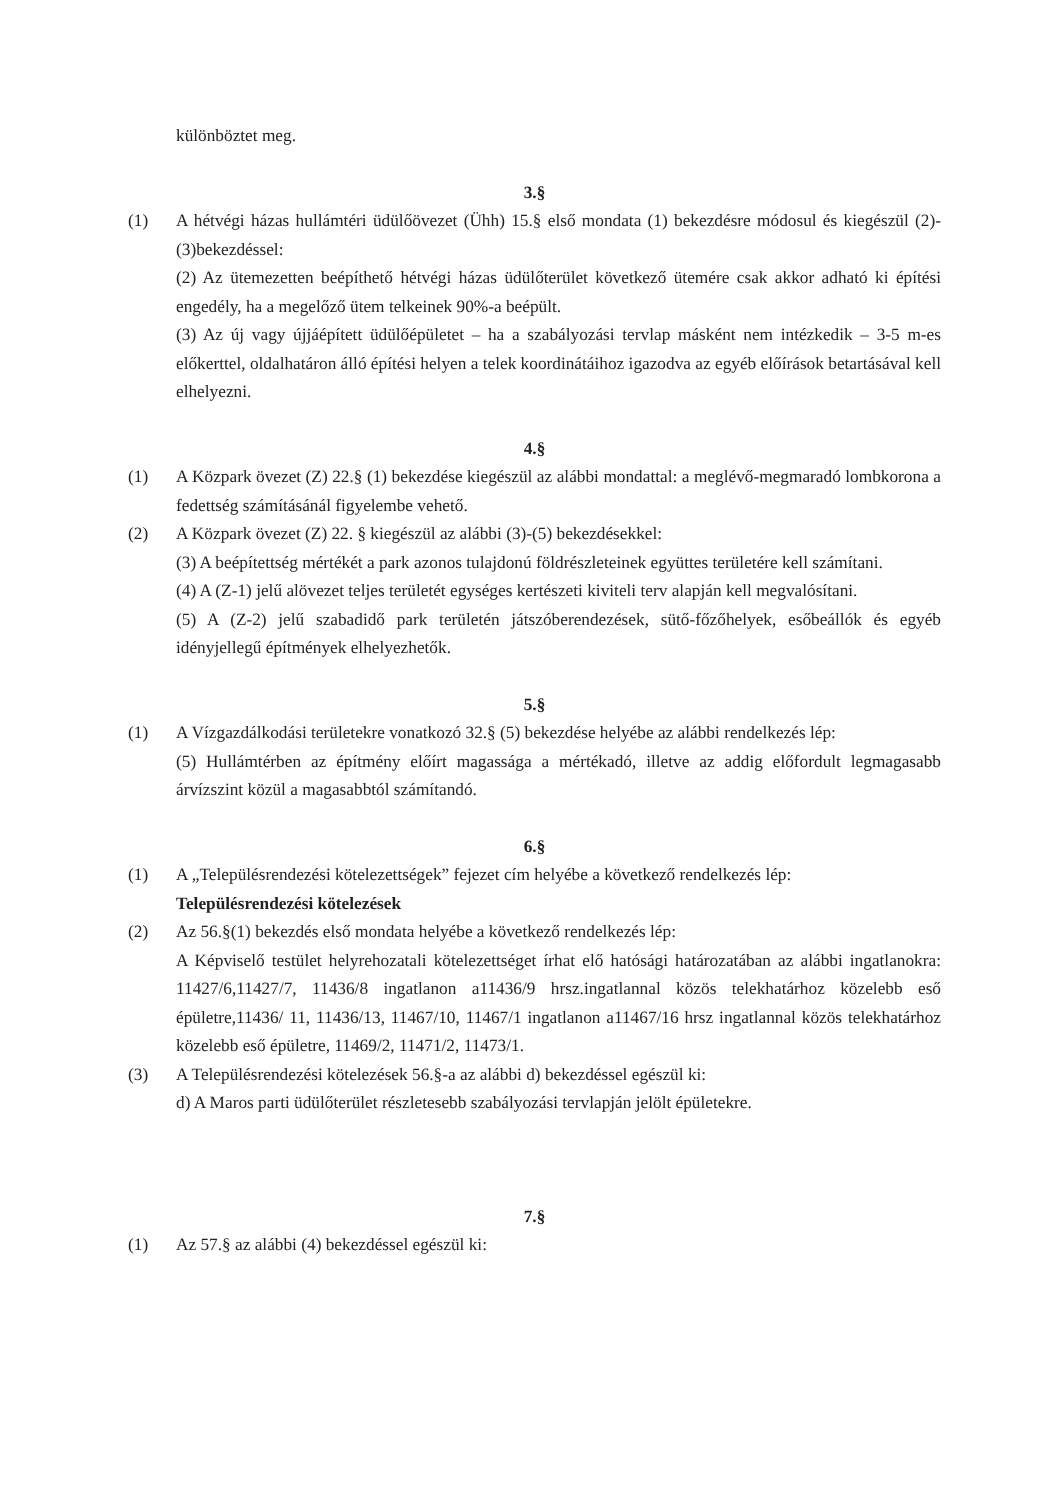különböztet meg.
3.§
(1) A hétvégi házas hullámtéri üdülőövezet (Ühh) 15.§ első mondata (1) bekezdésre módosul és kiegészül (2)-(3)bekezdéssel:
(2) Az ütemezetten beépíthető hétvégi házas üdülőterület következő ütemére csak akkor adható ki építési engedély, ha a megelőző ütem telkeinek 90%-a beépült.
(3) Az új vagy újjáépített üdülőépületet – ha a szabályozási tervlap másként nem intézkedik – 3-5 m-es előkerttel, oldalhatáron álló építési helyen a telek koordinátáihoz igazodva az egyéb előírások betartásával kell elhelyezni.
4.§
(1) A Közpark övezet (Z) 22.§ (1) bekezdése kiegészül az alábbi mondattal: a meglévő-megmaradó lombkorona a fedettség számításánál figyelembe vehető.
(2) A Közpark övezet (Z) 22. § kiegészül az alábbi (3)-(5) bekezdésekkel:
(3) A beépítettség mértékét a park azonos tulajdonú földrészleteinek együttes területére kell számítani.
(4) A (Z-1) jelű alövezet teljes területét egységes kertészeti kiviteli terv alapján kell megvalósítani.
(5) A (Z-2) jelű szabadidő park területén játszóberendezések, sütő-főzőhelyek, esőbeállók és egyéb idényjellegű építmények elhelyezhetők.
5.§
(1) A Vízgazdálkodási területekre vonatkozó 32.§ (5) bekezdése helyébe az alábbi rendelkezés lép:
(5) Hullámtérben az építmény előírt magassága a mértékadó, illetve az addig előfordult legmagasabb árvízszint közül a magasabbtól számítandó.
6.§
(1) A „Településrendezési kötelezettségek” fejezet cím helyébe a következő rendelkezés lép:
Településrendezési kötelezések
(2) Az 56.§(1) bekezdés első mondata helyébe a következő rendelkezés lép:
A Képviselő testület helyrehozatali kötelezettséget írhat elő hatósági határozatában az alábbi ingatlanokra: 11427/6,11427/7, 11436/8 ingatlanon a11436/9 hrsz.ingatlannal közös telekhatárhoz közelebb eső épületre,11436/ 11, 11436/13, 11467/10, 11467/1 ingatlanon a11467/16 hrsz ingatlannal közös telekhatárhoz közelebb eső épületre, 11469/2, 11471/2, 11473/1.
(3) A Településrendezési kötelezések 56.§-a az alábbi d) bekezdéssel egészül ki:
d) A Maros parti üdülőterület részletesebb szabályozási tervlapján jelölt épületekre.
7.§
(1) Az 57.§ az alábbi (4) bekezdéssel egészül ki: